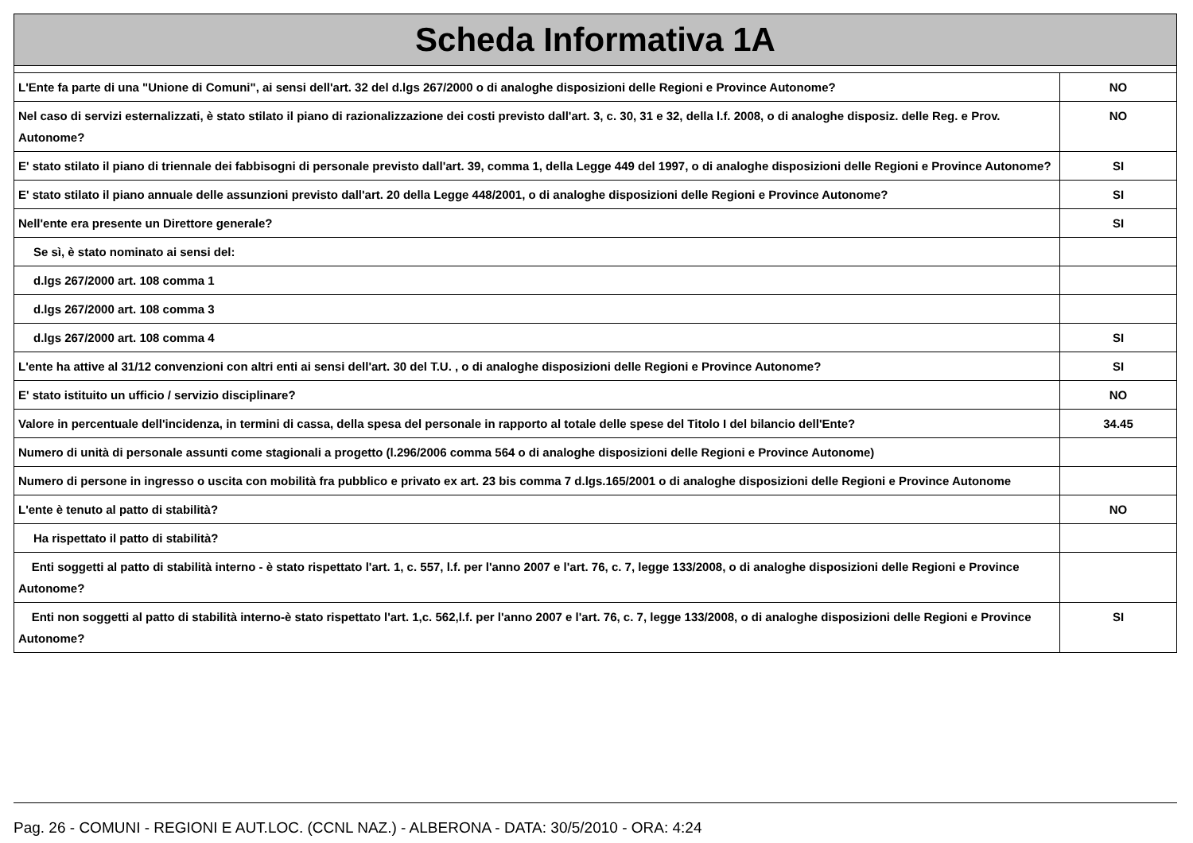| Scheda Informativa 1A | |
| L'Ente fa parte di una "Unione di Comuni", ai sensi dell'art. 32 del d.lgs 267/2000 o di analoghe disposizioni delle Regioni e Province Autonome? | NO |
| Nel caso di servizi esternalizzati, è stato stilato il piano di razionalizzazione dei costi previsto dall'art. 3, c. 30, 31 e 32, della l.f. 2008, o di analoghe disposiz. delle Reg. e Prov. Autonome? | NO |
| E' stato stilato il piano di triennale dei fabbisogni di personale previsto dall'art. 39, comma 1, della Legge 449 del 1997, o di analoghe disposizioni delle Regioni e Province Autonome? | SI |
| E' stato stilato il piano annuale delle assunzioni previsto dall'art. 20 della Legge 448/2001, o di analoghe disposizioni delle Regioni e Province Autonome? | SI |
| Nell'ente era presente un Direttore generale? | SI |
| Se sì, è stato nominato ai sensi del: | |
| d.lgs 267/2000 art. 108 comma 1 | |
| d.lgs 267/2000 art. 108 comma 3 | |
| d.lgs 267/2000 art. 108 comma 4 | SI |
| L'ente ha attive al 31/12 convenzioni con altri enti ai sensi dell'art. 30 del T.U. , o di analoghe disposizioni delle Regioni e Province Autonome? | SI |
| E' stato istituito un ufficio / servizio disciplinare? | NO |
| Valore in percentuale dell'incidenza, in termini di cassa, della spesa del personale in rapporto al totale delle spese del Titolo I del bilancio dell'Ente? | 34.45 |
| Numero di unità di personale assunti come stagionali a progetto (l.296/2006 comma 564 o di analoghe disposizioni delle Regioni e Province Autonome) | |
| Numero di persone in ingresso o uscita con mobilità fra pubblico e privato ex art. 23 bis comma 7 d.lgs.165/2001 o di analoghe disposizioni delle Regioni e Province Autonome | |
| L'ente è tenuto al patto di stabilità? | NO |
| Ha rispettato il patto di stabilità? | |
| Enti soggetti al patto di stabilità interno - è stato rispettato l'art. 1, c. 557, l.f. per l'anno 2007 e l'art. 76, c. 7, legge 133/2008, o di analoghe disposizioni delle Regioni e Province Autonome? | |
| Enti non soggetti al patto di stabilità interno-è stato rispettato l'art. 1,c. 562,l.f. per l'anno 2007 e l'art. 76, c. 7, legge 133/2008, o di analoghe disposizioni delle Regioni e Province Autonome? | SI |
Pag. 26 - COMUNI - REGIONI E AUT.LOC. (CCNL NAZ.) - ALBERONA - DATA: 30/5/2010 - ORA: 4:24